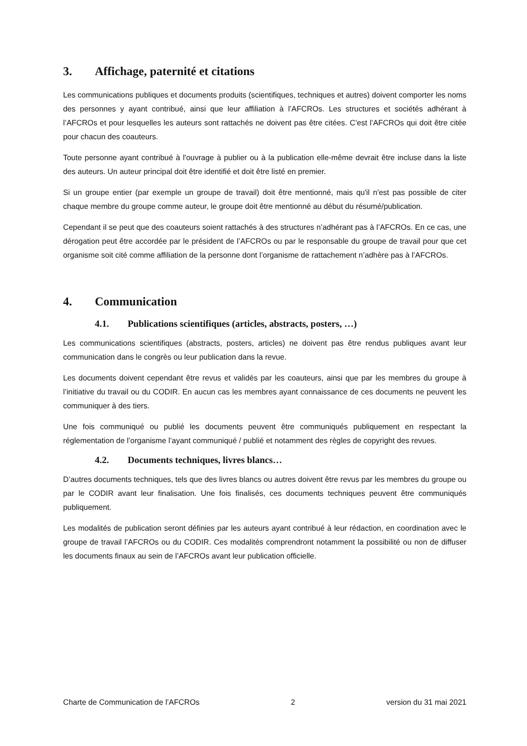3. Affichage, paternité et citations
Les communications publiques et documents produits (scientifiques, techniques et autres) doivent comporter les noms des personnes y ayant contribué, ainsi que leur affiliation à l’AFCROs. Les structures et sociétés adhérant à l’AFCROs et pour lesquelles les auteurs sont rattachés ne doivent pas être citées. C’est l’AFCROs qui doit être citée pour chacun des coauteurs.
Toute personne ayant contribué à l'ouvrage à publier ou à la publication elle-même devrait être incluse dans la liste des auteurs. Un auteur principal doit être identifié et doit être listé en premier.
Si un groupe entier (par exemple un groupe de travail) doit être mentionné, mais qu'il n'est pas possible de citer chaque membre du groupe comme auteur, le groupe doit être mentionné au début du résumé/publication.
Cependant il se peut que des coauteurs soient rattachés à des structures n’adhérant pas à l’AFCROs. En ce cas, une dérogation peut être accordée par le président de l’AFCROs ou par le responsable du groupe de travail pour que cet organisme soit cité comme affiliation de la personne dont l’organisme de rattachement n’adhère pas à l’AFCROs.
4. Communication
4.1. Publications scientifiques (articles, abstracts, posters, …)
Les communications scientifiques (abstracts, posters, articles) ne doivent pas être rendus publiques avant leur communication dans le congrès ou leur publication dans la revue.
Les documents doivent cependant être revus et validés par les coauteurs, ainsi que par les membres du groupe à l’initiative du travail ou du CODIR. En aucun cas les membres ayant connaissance de ces documents ne peuvent les communiquer à des tiers.
Une fois communiqué ou publié les documents peuvent être communiqués publiquement en respectant la réglementation de l’organisme l’ayant communiqué / publié et notamment des règles de copyright des revues.
4.2. Documents techniques, livres blancs…
D’autres documents techniques, tels que des livres blancs ou autres doivent être revus par les membres du groupe ou par le CODIR avant leur finalisation. Une fois finalisés, ces documents techniques peuvent être communiqués publiquement.
Les modalités de publication seront définies par les auteurs ayant contribué à leur rédaction, en coordination avec le groupe de travail l’AFCROs ou du CODIR. Ces modalités comprendront notamment la possibilité ou non de diffuser les documents finaux au sein de l’AFCROs avant leur publication officielle.
Charte de Communication de l’AFCROs 2 version du 31 mai 2021